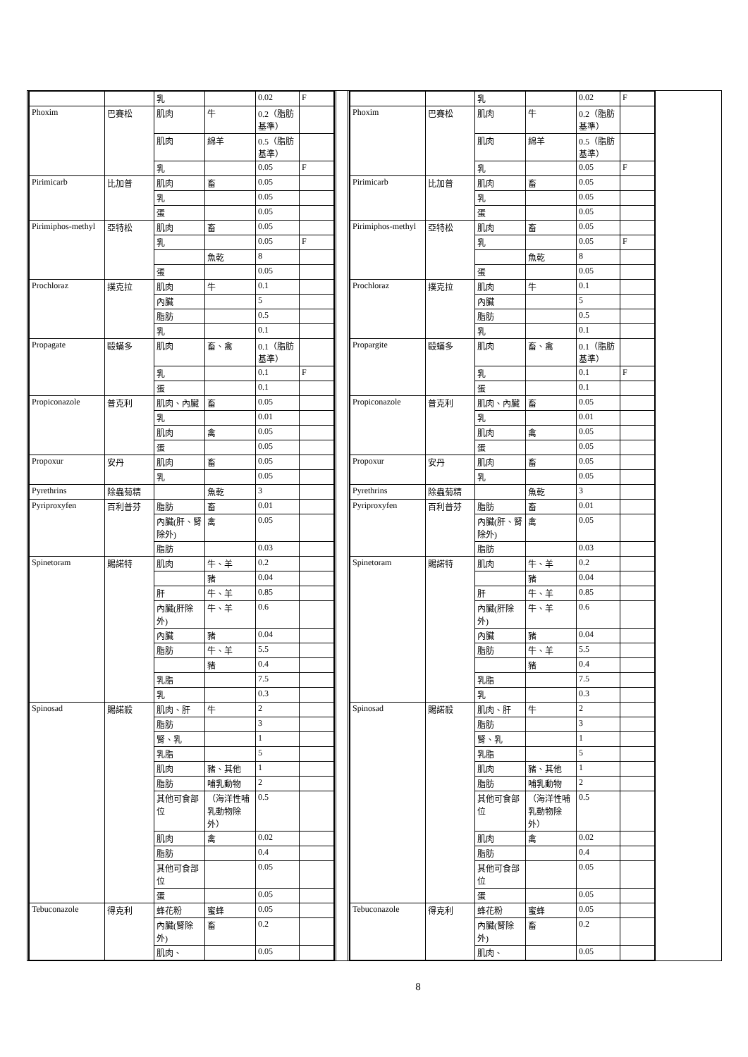| | | 乳 | | 0.02 | F |
| Phoxim | 巴賽松 | 肌肉 | 牛 | 0.2（脂肪基準） | |
| | | 肌肉 | 綿羊 | 0.5（脂肪基準） | |
| | | 乳 | | 0.05 | F |
| Pirimicarb | 比加普 | 肌肉 | 畜 | 0.05 | |
| | | 乳 | | 0.05 | |
| | | 蛋 | | 0.05 | |
| Pirimiphos-methyl | 亞特松 | 肌肉 | 畜 | 0.05 | |
| | | 乳 | | 0.05 | F |
| | | | 魚乾 | 8 | |
| | | 蛋 | | 0.05 | |
| Prochloraz | 撲克拉 | 肌肉 | 牛 | 0.1 | |
| | | 內臟 | | 5 | |
| | | 脂肪 | | 0.5 | |
| | | 乳 | | 0.1 | |
| Propagate | 毆蟎多 | 肌肉 | 畜、禽 | 0.1（脂肪基準） | |
| | | 乳 | | 0.1 | F |
| | | 蛋 | | 0.1 | |
| Propiconazole | 普克利 | 肌肉、內臟 | 畜 | 0.05 | |
| | | 乳 | | 0.01 | |
| | | 肌肉 | 禽 | 0.05 | |
| | | 蛋 | | 0.05 | |
| Propoxur | 安丹 | 肌肉 | 畜 | 0.05 | |
| | | 乳 | | 0.05 | |
| Pyrethrins | 除蟲菊精 | | 魚乾 | 3 | |
| Pyriproxyfen | 百利普芬 | 脂肪 | 畜 | 0.01 | |
| | | 內臟(肝、腎除外) | 禽 | 0.05 | |
| | | 脂肪 | | 0.03 | |
| Spinetoram | 賜諾特 | 肌肉 | 牛、羊 | 0.2 | |
| | | | 豬 | 0.04 | |
| | | 肝 | 牛、羊 | 0.85 | |
| | | 內臟(肝除外) | 牛、羊 | 0.6 | |
| | | 內臟 | 豬 | 0.04 | |
| | | 脂肪 | 牛、羊 | 5.5 | |
| | | | 豬 | 0.4 | |
| | | 乳脂 | | 7.5 | |
| | | 乳 | | 0.3 | |
| Spinosad | 賜諾殺 | 肌肉、肝 | 牛 | 2 | |
| | | 脂肪 | | 3 | |
| | | 腎、乳 | | 1 | |
| | | 乳脂 | | 5 | |
| | | 肌肉 | 豬、其他 | 1 | |
| | | 脂肪 | 哺乳動物 | 2 | |
| | | 其他可食部位 | （海洋性哺乳動物除外） | 0.5 | |
| | | 肌肉 | 禽 | 0.02 | |
| | | 脂肪 | | 0.4 | |
| | | 其他可食部位 | | 0.05 | |
| | | 蛋 | | 0.05 | |
| Tebuconazole | 得克利 | 蜂花粉 | 蜜蜂 | 0.05 | |
| | | 內臟(腎除外) | 畜 | 0.2 | |
| | | 肌肉、 | | 0.05 | |
| | | 乳 | | 0.02 | F |
| Phoxim | 巴賽松 | 肌肉 | 牛 | 0.2（脂肪基準） | |
| | | 肌肉 | 綿羊 | 0.5（脂肪基準） | |
| | | 乳 | | 0.05 | F |
| Pirimicarb | 比加普 | 肌肉 | 畜 | 0.05 | |
| | | 乳 | | 0.05 | |
| | | 蛋 | | 0.05 | |
| Pirimiphos-methyl | 亞特松 | 肌肉 | 畜 | 0.05 | |
| | | 乳 | | 0.05 | F |
| | | | 魚乾 | 8 | |
| | | 蛋 | | 0.05 | |
| Prochloraz | 撲克拉 | 肌肉 | 牛 | 0.1 | |
| | | 內臟 | | 5 | |
| | | 脂肪 | | 0.5 | |
| | | 乳 | | 0.1 | |
| Propargite | 毆蟎多 | 肌肉 | 畜、禽 | 0.1（脂肪基準） | |
| | | 乳 | | 0.1 | F |
| | | 蛋 | | 0.1 | |
| Propiconazole | 普克利 | 肌肉、內臟 | 畜 | 0.05 | |
| | | 乳 | | 0.01 | |
| | | 肌肉 | 禽 | 0.05 | |
| | | 蛋 | | 0.05 | |
| Propoxur | 安丹 | 肌肉 | 畜 | 0.05 | |
| | | 乳 | | 0.05 | |
| Pyrethrins | 除蟲菊精 | | 魚乾 | 3 | |
| Pyriproxyfen | 百利普芬 | 脂肪 | 畜 | 0.01 | |
| | | 內臟(肝、腎除外) | 禽 | 0.05 | |
| | | 脂肪 | | 0.03 | |
| Spinetoram | 賜諾特 | 肌肉 | 牛、羊 | 0.2 | |
| | | | 豬 | 0.04 | |
| | | 肝 | 牛、羊 | 0.85 | |
| | | 內臟(肝除外) | 牛、羊 | 0.6 | |
| | | 內臟 | 豬 | 0.04 | |
| | | 脂肪 | 牛、羊 | 5.5 | |
| | | | 豬 | 0.4 | |
| | | 乳脂 | | 7.5 | |
| | | 乳 | | 0.3 | |
| Spinosad | 賜諾殺 | 肌肉、肝 | 牛 | 2 | |
| | | 脂肪 | | 3 | |
| | | 腎、乳 | | 1 | |
| | | 乳脂 | | 5 | |
| | | 肌肉 | 豬、其他 | 1 | |
| | | 脂肪 | 哺乳動物 | 2 | |
| | | 其他可食部位 | （海洋性哺乳動物除外） | 0.5 | |
| | | 肌肉 | 禽 | 0.02 | |
| | | 脂肪 | | 0.4 | |
| | | 其他可食部位 | | 0.05 | |
| | | 蛋 | | 0.05 | |
| Tebuconazole | 得克利 | 蜂花粉 | 蜜蜂 | 0.05 | |
| | | 內臟(腎除外) | 畜 | 0.2 | |
| | | 肌肉、 | | 0.05 | |
8